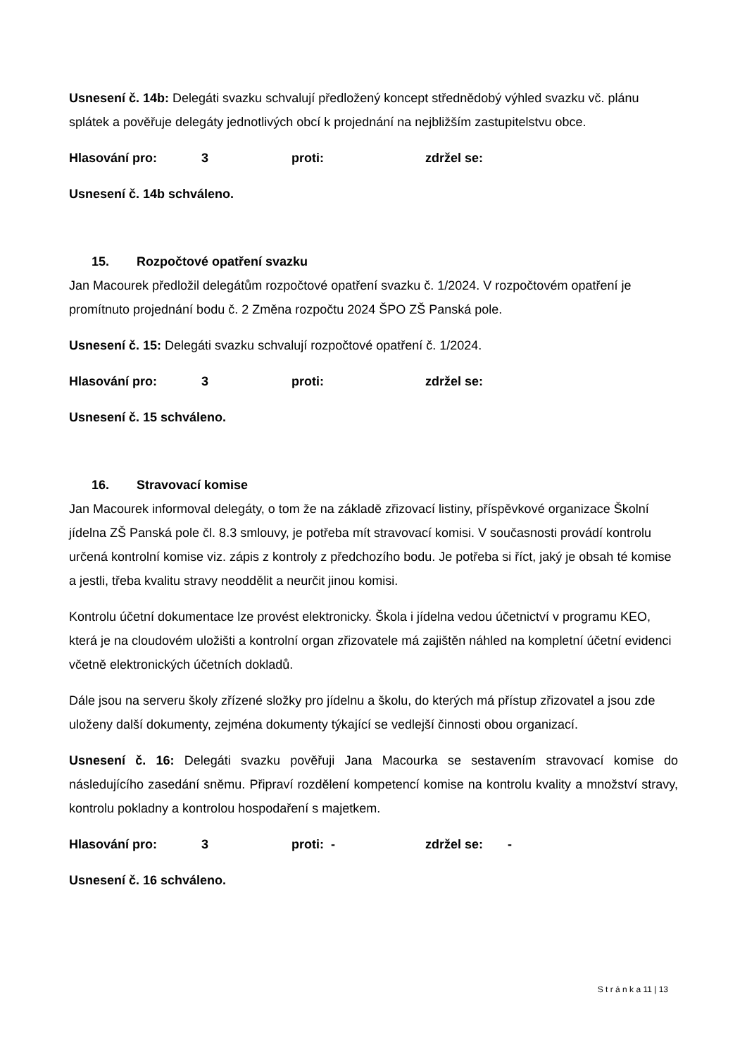Usnesení č. 14b: Delegáti svazku schvalují předložený koncept střednědobý výhled svazku vč. plánu splátek a pověřuje delegáty jednotlivých obcí k projednání na nejbližším zastupitelstvu obce.
Hlasování pro: 3 proti: zdržel se:
Usnesení č. 14b schváleno.
15. Rozpočtové opatření svazku
Jan Macourek předložil delegátům rozpočtové opatření svazku č. 1/2024. V rozpočtovém opatření je promítnuto projednání bodu č. 2 Změna rozpočtu 2024 ŠPO ZŠ Panská pole.
Usnesení č. 15: Delegáti svazku schvalují rozpočtové opatření č. 1/2024.
Hlasování pro: 3 proti: zdržel se:
Usnesení č. 15 schváleno.
16. Stravovací komise
Jan Macourek informoval delegáty, o tom že na základě zřizovací listiny, příspěvkové organizace Školní jídelna ZŠ Panská pole čl. 8.3 smlouvy, je potřeba mít stravovací komisi. V současnosti provádí kontrolu určená kontrolní komise viz. zápis z kontroly z předchozího bodu. Je potřeba si říct, jaký je obsah té komise a jestli, třeba kvalitu stravy neoddělit a neurčit jinou komisi.
Kontrolu účetní dokumentace lze provést elektronicky. Škola i jídelna vedou účetnictví v programu KEO, která je na cloudovém uložišti a kontrolní organ zřizovatele má zajištěn náhled na kompletní účetní evidenci včetně elektronických účetních dokladů.
Dále jsou na serveru školy zřízené složky pro jídelnu a školu, do kterých má přístup zřizovatel a jsou zde uloženy další dokumenty, zejména dokumenty týkající se vedlejší činnosti obou organizací.
Usnesení č. 16: Delegáti svazku pověřuji Jana Macourka se sestavením stravovací komise do následujícího zasedání sněmu. Připraví rozdělení kompetencí komise na kontrolu kvality a množství stravy, kontrolu pokladny a kontrolou hospodaření s majetkem.
Hlasování pro: 3 proti: - zdržel se: -
Usnesení č. 16 schváleno.
S t r á n k a 11 | 13